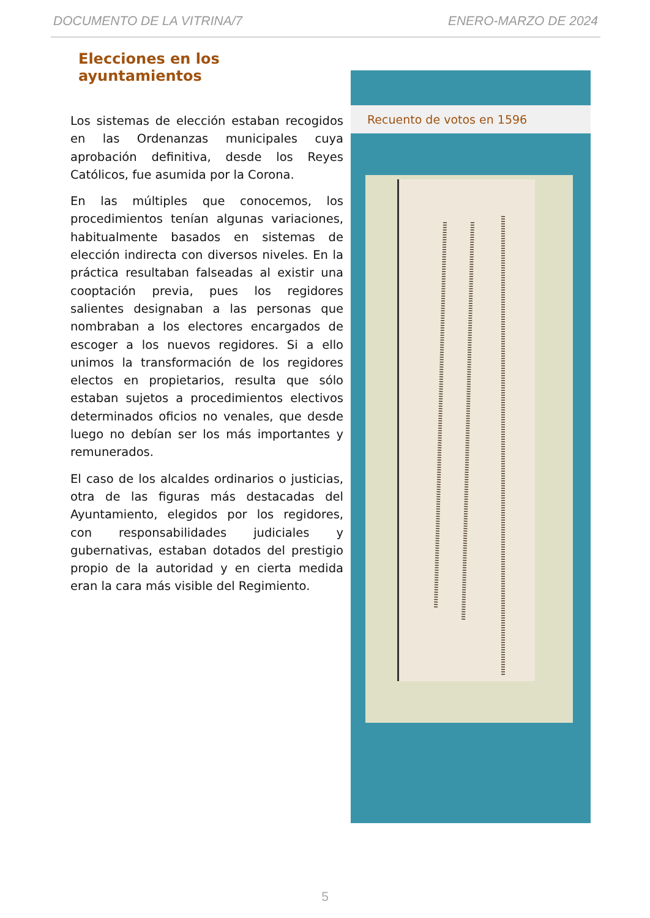DOCUMENTO DE LA VITRINA/7 ENERO-MARZO DE 2024
Elecciones en los ayuntamientos
Los sistemas de elección estaban recogidos en las Ordenanzas municipales cuya aprobación definitiva, desde los Reyes Católicos, fue asumida por la Corona.
En las múltiples que conocemos, los procedimientos tenían algunas variaciones, habitualmente basados en sistemas de elección indirecta con diversos niveles. En la práctica resultaban falseadas al existir una cooptación previa, pues los regidores salientes designaban a las personas que nombraban a los electores encargados de escoger a los nuevos regidores. Si a ello unimos la transformación de los regidores electos en propietarios, resulta que sólo estaban sujetos a procedimientos electivos determinados oficios no venales, que desde luego no debían ser los más importantes y remunerados.
El caso de los alcaldes ordinarios o justicias, otra de las figuras más destacadas del Ayuntamiento, elegidos por los regidores, con responsabilidades judiciales y gubernativas, estaban dotados del prestigio propio de la autoridad y en cierta medida eran la cara más visible del Regimiento.
Recuento de votos en 1596
5